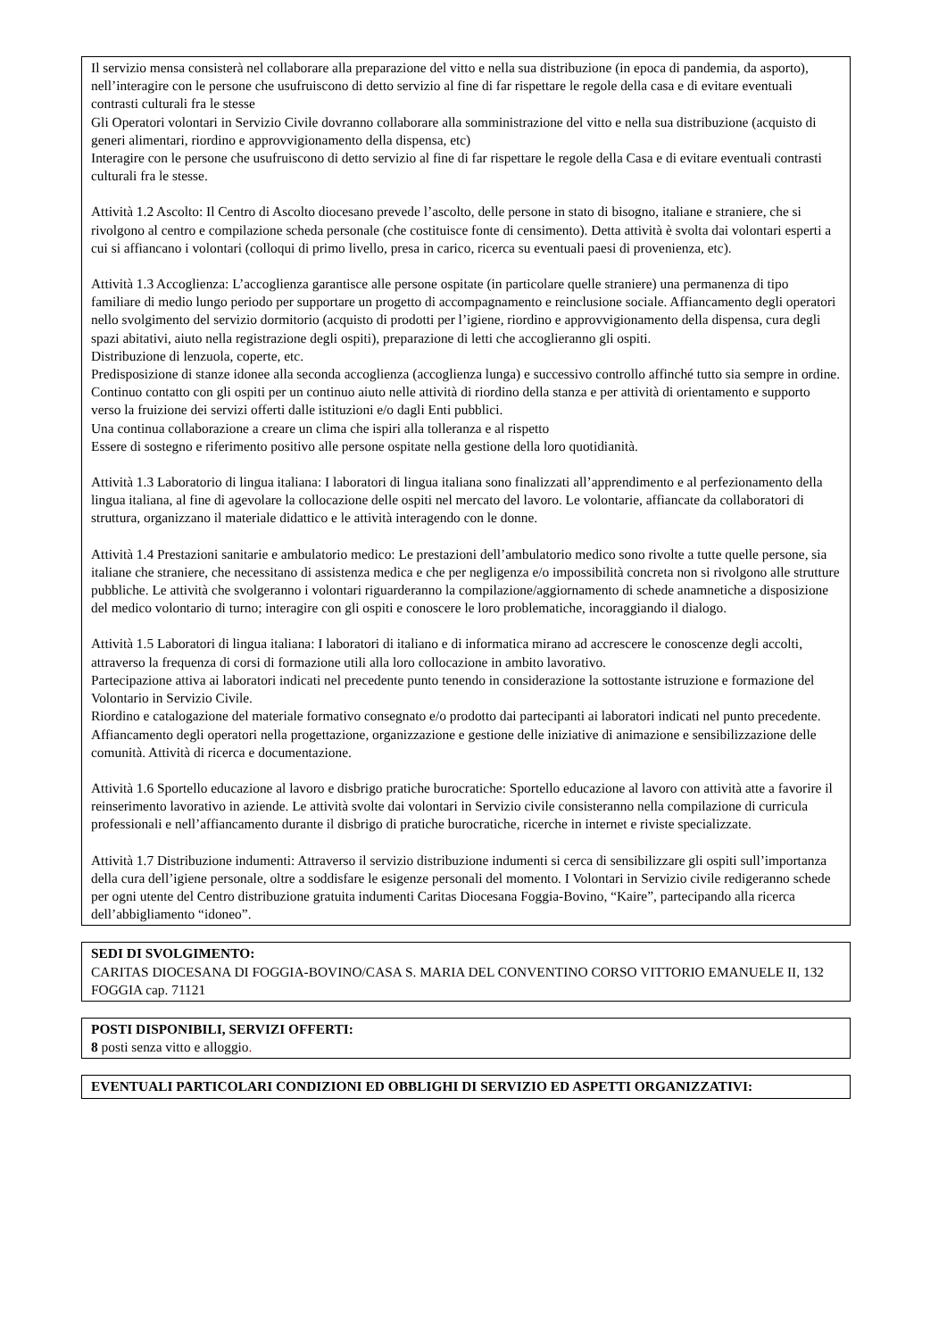Il servizio mensa consisterà nel collaborare alla preparazione del vitto e nella sua distribuzione (in epoca di pandemia, da asporto), nell’interagire con le persone che usufruiscono di detto servizio al fine di far rispettare le regole della casa e di evitare eventuali contrasti culturali fra le stesse
Gli Operatori volontari in Servizio Civile dovranno collaborare alla somministrazione del vitto e nella sua distribuzione (acquisto di generi alimentari, riordino e approvvigionamento della dispensa, etc)
Interagire con le persone che usufruiscono di detto servizio al fine di far rispettare le regole della Casa e di evitare eventuali contrasti culturali fra le stesse.
Attività 1.2 Ascolto: Il Centro di Ascolto diocesano prevede l’ascolto, delle persone in stato di bisogno, italiane e straniere, che si rivolgono al centro e compilazione scheda personale (che costituisce fonte di censimento). Detta attività è svolta dai volontari esperti a cui si affiancano i volontari (colloqui di primo livello, presa in carico, ricerca su eventuali paesi di provenienza, etc).
Attività 1.3 Accoglienza: L’accoglienza garantisce alle persone ospitate (in particolare quelle straniere) una permanenza di tipo familiare di medio lungo periodo per supportare un progetto di accompagnamento e reinclusione sociale. Affiancamento degli operatori nello svolgimento del servizio dormitorio (acquisto di prodotti per l’igiene, riordino e approvvigionamento della dispensa, cura degli spazi abitativi, aiuto nella registrazione degli ospiti), preparazione di letti che accoglieranno gli ospiti.
Distribuzione di lenzuola, coperte, etc.
Predisposizione di stanze idonee alla seconda accoglienza (accoglienza lunga) e successivo controllo affinché tutto sia sempre in ordine. Continuo contatto con gli ospiti per un continuo aiuto nelle attività di riordino della stanza e per attività di orientamento e supporto verso la fruizione dei servizi offerti dalle istituzioni e/o dagli Enti pubblici.
Una continua collaborazione a creare un clima che ispiri alla tolleranza e al rispetto
Essere di sostegno e riferimento positivo alle persone ospitate nella gestione della loro quotidianità.
Attività 1.3 Laboratorio di lingua italiana: I laboratori di lingua italiana sono finalizzati all’apprendimento e al perfezionamento della lingua italiana, al fine di agevolare la collocazione delle ospiti nel mercato del lavoro. Le volontarie, affiancate da collaboratori di struttura, organizzano il materiale didattico e le attività interagendo con le donne.
Attività 1.4 Prestazioni sanitarie e ambulatorio medico: Le prestazioni dell’ambulatorio medico sono rivolte a tutte quelle persone, sia italiane che straniere, che necessitano di assistenza medica e che per negligenza e/o impossibilità concreta non si rivolgono alle strutture pubbliche. Le attività che svolgeranno i volontari riguarderanno la compilazione/aggiornamento di schede anamnetiche a disposizione del medico volontario di turno; interagire con gli ospiti e conoscere le loro problematiche, incoraggiando il dialogo.
Attività 1.5 Laboratori di lingua italiana: I laboratori di italiano e di informatica mirano ad accrescere le conoscenze degli accolti, attraverso la frequenza di corsi di formazione utili alla loro collocazione in ambito lavorativo.
Partecipazione attiva ai laboratori indicati nel precedente punto tenendo in considerazione la sottostante istruzione e formazione del Volontario in Servizio Civile.
Riordino e catalogazione del materiale formativo consegnato e/o prodotto dai partecipanti ai laboratori indicati nel punto precedente.
Affiancamento degli operatori nella progettazione, organizzazione e gestione delle iniziative di animazione e sensibilizzazione delle comunità. Attività di ricerca e documentazione.
Attività 1.6 Sportello educazione al lavoro e disbrigo pratiche burocratiche: Sportello educazione al lavoro con attività atte a favorire il reinserimento lavorativo in aziende. Le attività svolte dai volontari in Servizio civile consisteranno nella compilazione di curricula professionali e nell’affiancamento durante il disbrigo di pratiche burocratiche, ricerche in internet e riviste specializzate.
Attività 1.7 Distribuzione indumenti: Attraverso il servizio distribuzione indumenti si cerca di sensibilizzare gli ospiti sull’importanza della cura dell’igiene personale, oltre a soddisfare le esigenze personali del momento. I Volontari in Servizio civile redigeranno schede per ogni utente del Centro distribuzione gratuita indumenti Caritas Diocesana Foggia-Bovino, “Kaire”, partecipando alla ricerca dell’abbigliamento “idoneo”.
SEDI DI SVOLGIMENTO:
CARITAS DIOCESANA DI FOGGIA-BOVINO/CASA S. MARIA DEL CONVENTINO CORSO VITTORIO EMANUELE II, 132 FOGGIA cap. 71121
POSTI DISPONIBILI, SERVIZI OFFERTI:
8 posti senza vitto e alloggio.
EVENTUALI PARTICOLARI CONDIZIONI ED OBBLIGHI DI SERVIZIO ED ASPETTI ORGANIZZATIVI: